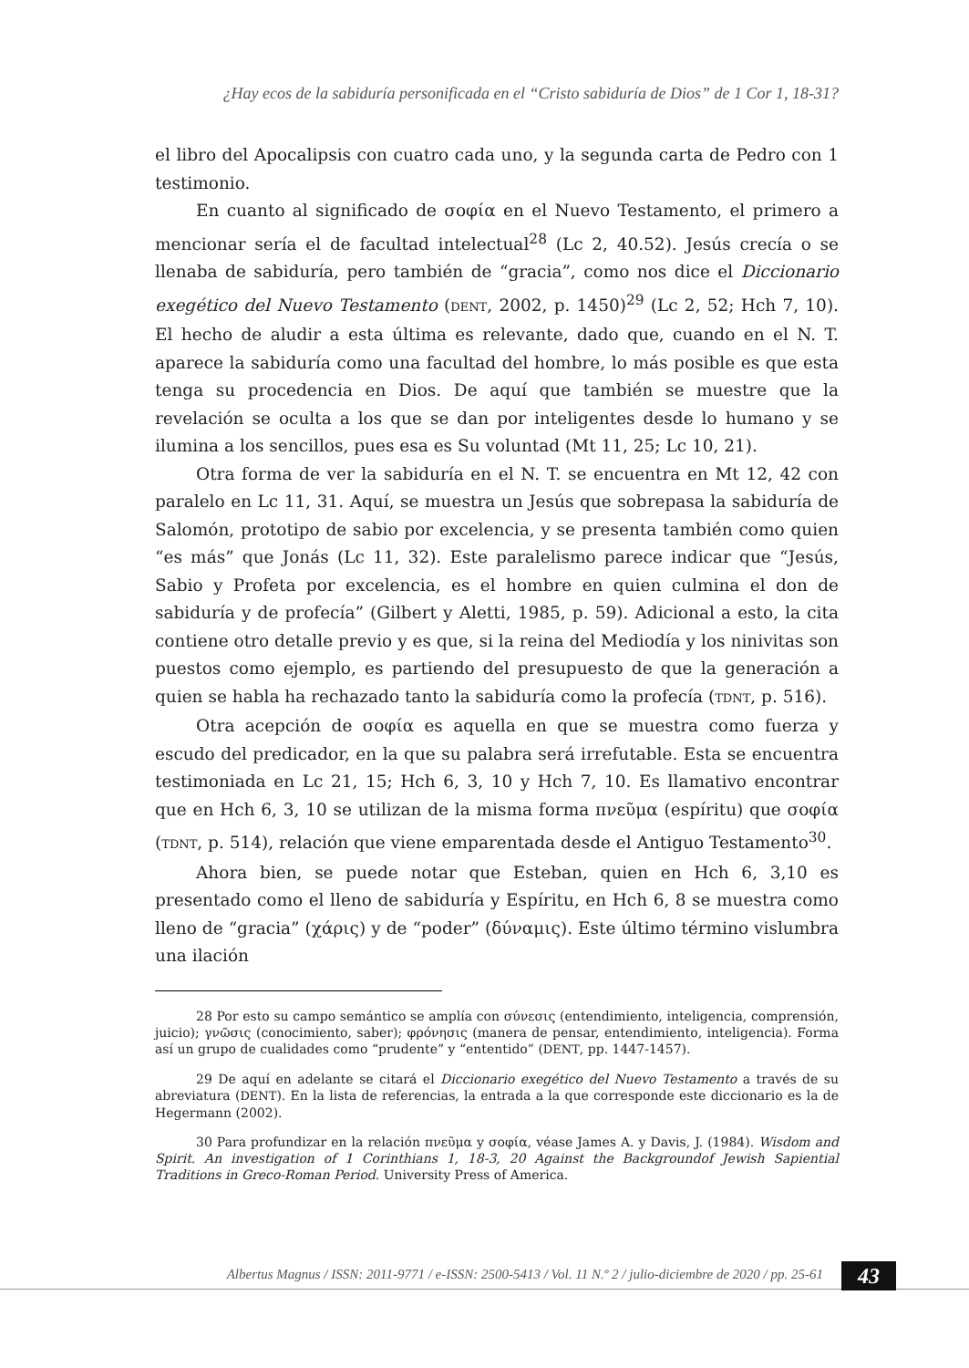¿Hay ecos de la sabiduría personificada en el “Cristo sabiduría de Dios” de 1 Cor 1, 18-31?
el libro del Apocalipsis con cuatro cada uno, y la segunda carta de Pedro con 1 testimonio.
En cuanto al significado de σοφία en el Nuevo Testamento, el primero a mencionar sería el de facultad intelectual<sup>28</sup> (Lc 2, 40.52). Jesús crecía o se llenaba de sabiduría, pero también de “gracia”, como nos dice el Diccionario exegético del Nuevo Testamento (DENT, 2002, p. 1450)<sup>29</sup> (Lc 2, 52; Hch 7, 10). El hecho de aludir a esta última es relevante, dado que, cuando en el N. T. aparece la sabiduría como una facultad del hombre, lo más posible es que esta tenga su procedencia en Dios. De aquí que también se muestre que la revelación se oculta a los que se dan por inteligentes desde lo humano y se ilumina a los sencillos, pues esa es Su voluntad (Mt 11, 25; Lc 10, 21).
Otra forma de ver la sabiduría en el N. T. se encuentra en Mt 12, 42 con paralelo en Lc 11, 31. Aquí, se muestra un Jesús que sobrepasa la sabiduría de Salomón, prototipo de sabio por excelencia, y se presenta también como quien “es más” que Jonás (Lc 11, 32). Este paralelismo parece indicar que “Jesús, Sabio y Profeta por excelencia, es el hombre en quien culmina el don de sabiduría y de profecía” (Gilbert y Aletti, 1985, p. 59). Adicional a esto, la cita contiene otro detalle previo y es que, si la reina del Mediodía y los ninivitas son puestos como ejemplo, es partiendo del presupuesto de que la generación a quien se habla ha rechazado tanto la sabiduría como la profecía (TDNT, p. 516).
Otra acepción de σοφία es aquella en que se muestra como fuerza y escudo del predicador, en la que su palabra será irrefutable. Esta se encuentra testimoniada en Lc 21, 15; Hch 6, 3, 10 y Hch 7, 10. Es llamativo encontrar que en Hch 6, 3, 10 se utilizan de la misma forma πνεῦμα (espíritu) que σοφία (TDNT, p. 514), relación que viene emparentada desde el Antiguo Testamento<sup>30</sup>.
Ahora bien, se puede notar que Esteban, quien en Hch 6, 3,10 es presentado como el lleno de sabiduría y Espíritu, en Hch 6, 8 se muestra como lleno de “gracia” (χάρις) y de “poder” (δύναμις). Este último término vislumbra una ilación
28 Por esto su campo semántico se amplía con σύνεσις (entendimiento, inteligencia, comprensión, juicio); γνῶσις (conocimiento, saber); φρόνησις (manera de pensar, entendimiento, inteligencia). Forma así un grupo de cualidades como “prudente” y “ententido” (DENT, pp. 1447-1457).
29 De aquí en adelante se citará el Diccionario exegético del Nuevo Testamento a través de su abreviatura (DENT). En la lista de referencias, la entrada a la que corresponde este diccionario es la de Hegermann (2002).
30 Para profundizar en la relación πνεῦμα y σοφία, véase James A. y Davis, J. (1984). Wisdom and Spirit. An investigation of 1 Corinthians 1, 18-3, 20 Against the Backgroundof Jewish Sapiential Traditions in Greco-Roman Period. University Press of America.
Albertus Magnus / ISSN: 2011-9771 / e-ISSN: 2500-5413 / Vol. 11 N.º 2 / julio-diciembre de 2020 / pp. 25-61 43